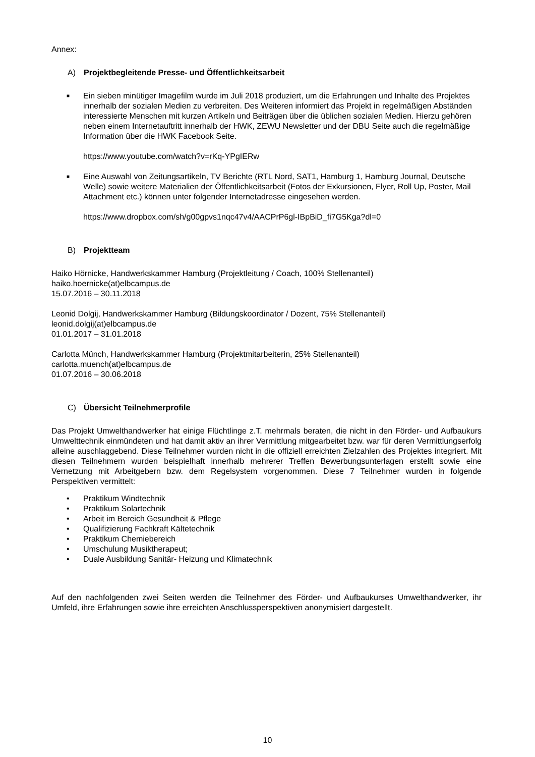Annex:
A) Projektbegleitende Presse- und Öffentlichkeitsarbeit
■
Ein sieben minütiger Imagefilm wurde im Juli 2018 produziert, um die Erfahrungen und Inhalte des Projektes innerhalb der sozialen Medien zu verbreiten. Des Weiteren informiert das Projekt in regelmäßigen Abständen interessierte Menschen mit kurzen Artikeln und Beiträgen über die üblichen sozialen Medien. Hierzu gehören neben einem Internetauftritt innerhalb der HWK, ZEWU Newsletter und der DBU Seite auch die regelmäßige Information über die HWK Facebook Seite.
https://www.youtube.com/watch?v=rKq-YPgIERw
■
Eine Auswahl von Zeitungsartikeln, TV Berichte (RTL Nord, SAT1, Hamburg 1, Hamburg Journal, Deutsche Welle) sowie weitere Materialien der Öffentlichkeitsarbeit (Fotos der Exkursionen, Flyer, Roll Up, Poster, Mail Attachment etc.) können unter folgender Internetadresse eingesehen werden.
https://www.dropbox.com/sh/g00gpvs1nqc47v4/AACPrP6gl-IBpBiD_fi7G5Kga?dl=0
B) Projektteam
Haiko Hörnicke, Handwerkskammer Hamburg (Projektleitung / Coach, 100% Stellenanteil)
haiko.hoernicke(at)elbcampus.de
15.07.2016 – 30.11.2018
Leonid Dolgij, Handwerkskammer Hamburg (Bildungskoordinator / Dozent, 75% Stellenanteil)
leonid.dolgij(at)elbcampus.de
01.01.2017 – 31.01.2018
Carlotta Münch, Handwerkskammer Hamburg (Projektmitarbeiterin, 25% Stellenanteil)
carlotta.muench(at)elbcampus.de
01.07.2016 – 30.06.2018
C) Übersicht Teilnehmerprofile
Das Projekt Umwelthandwerker hat einige Flüchtlinge z.T. mehrmals beraten, die nicht in den Förder- und Aufbaukurs Umwelttechnik einmündeten und hat damit aktiv an ihrer Vermittlung mitgearbeitet bzw. war für deren Vermittlungserfolg alleine auschlaggebend. Diese Teilnehmer wurden nicht in die offiziell erreichten Zielzahlen des Projektes integriert. Mit diesen Teilnehmern wurden beispielhaft innerhalb mehrerer Treffen Bewerbungsunterlagen erstellt sowie eine Vernetzung mit Arbeitgebern bzw. dem Regelsystem vorgenommen. Diese 7 Teilnehmer wurden in folgende Perspektiven vermittelt:
• Praktikum Windtechnik
• Praktikum Solartechnik
• Arbeit im Bereich Gesundheit & Pflege
• Qualifizierung Fachkraft Kältetechnik
• Praktikum Chemiebereich
• Umschulung Musiktherapeut;
• Duale Ausbildung Sanitär- Heizung und Klimatechnik
Auf den nachfolgenden zwei Seiten werden die Teilnehmer des Förder- und Aufbaukurses Umwelthandwerker, ihr Umfeld, ihre Erfahrungen sowie ihre erreichten Anschlussperspektiven anonymisiert dargestellt.
10